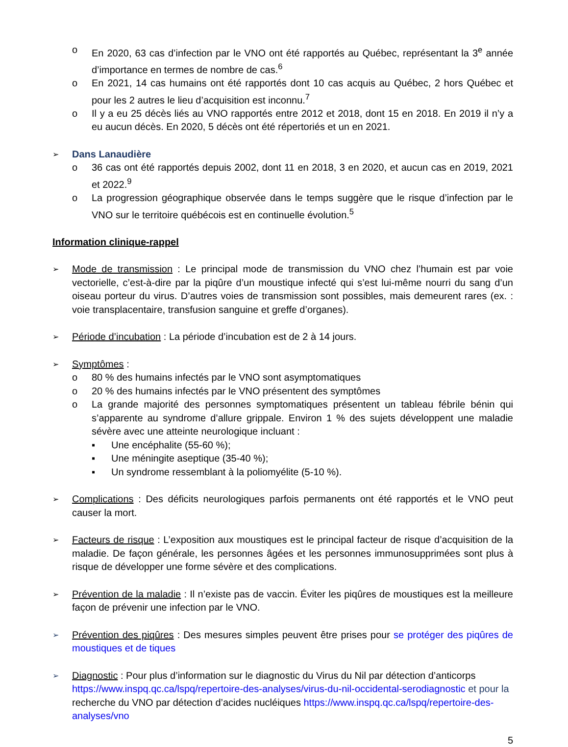o En 2020, 63 cas d’infection par le VNO ont été rapportés au Québec, représentant la 3<sup>e</sup> année d’importance en termes de nombre de cas.<sup>6</sup>
o En 2021, 14 cas humains ont été rapportés dont 10 cas acquis au Québec, 2 hors Québec et pour les 2 autres le lieu d’acquisition est inconnu.<sup>7</sup>
o Il y a eu 25 décès liés au VNO rapportés entre 2012 et 2018, dont 15 en 2018. En 2019 il n’y a eu aucun décès. En 2020, 5 décès ont été répertoriés et un en 2021.
➢
Dans Lanaudière
o 36 cas ont été rapportés depuis 2002, dont 11 en 2018, 3 en 2020, et aucun cas en 2019, 2021 et 2022.<sup>9</sup>
o La progression géographique observée dans le temps suggère que le risque d’infection par le VNO sur le territoire québécois est en continuelle évolution.<sup>5</sup>
Information clinique-rappel
➢ Mode de transmission : Le principal mode de transmission du VNO chez l’humain est par voie vectorielle, c’est-à-dire par la piqûre d’un moustique infecté qui s’est lui-même nourri du sang d’un oiseau porteur du virus. D’autres voies de transmission sont possibles, mais demeurent rares (ex. : voie transplacentaire, transfusion sanguine et greffe d’organes).
➢ Période d’incubation : La période d’incubation est de 2 à 14 jours.
➢ Symptômes :
o 80 % des humains infectés par le VNO sont asymptomatiques
o 20 % des humains infectés par le VNO présentent des symptômes
o La grande majorité des personnes symptomatiques présentent un tableau fébrile bénin qui s’apparente au syndrome d’allure grippale. Environ 1 % des sujets développent une maladie sévère avec une atteinte neurologique incluant :
▪ Une encéphalite (55-60 %);
▪ Une méningite aseptique (35-40 %);
▪ Un syndrome ressemblant à la poliomyélite (5-10 %).
➢ Complications : Des déficits neurologiques parfois permanents ont été rapportés et le VNO peut causer la mort.
➢ Facteurs de risque : L’exposition aux moustiques est le principal facteur de risque d’acquisition de la maladie. De façon générale, les personnes âgées et les personnes immunosupprimées sont plus à risque de développer une forme sévère et des complications.
➢ Prévention de la maladie : Il n’existe pas de vaccin. Éviter les piqûres de moustiques est la meilleure façon de prévenir une infection par le VNO.
➢ Prévention des piqûres : Des mesures simples peuvent être prises pour se protéger des piqûres de moustiques et de tiques
➢ Diagnostic : Pour plus d’information sur le diagnostic du Virus du Nil par détection d’anticorps https://www.inspq.qc.ca/lspq/repertoire-des-analyses/virus-du-nil-occidental-serodiagnostic et pour la recherche du VNO par détection d’acides nucléiques https://www.inspq.qc.ca/lspq/repertoire-des-analyses/vno
5